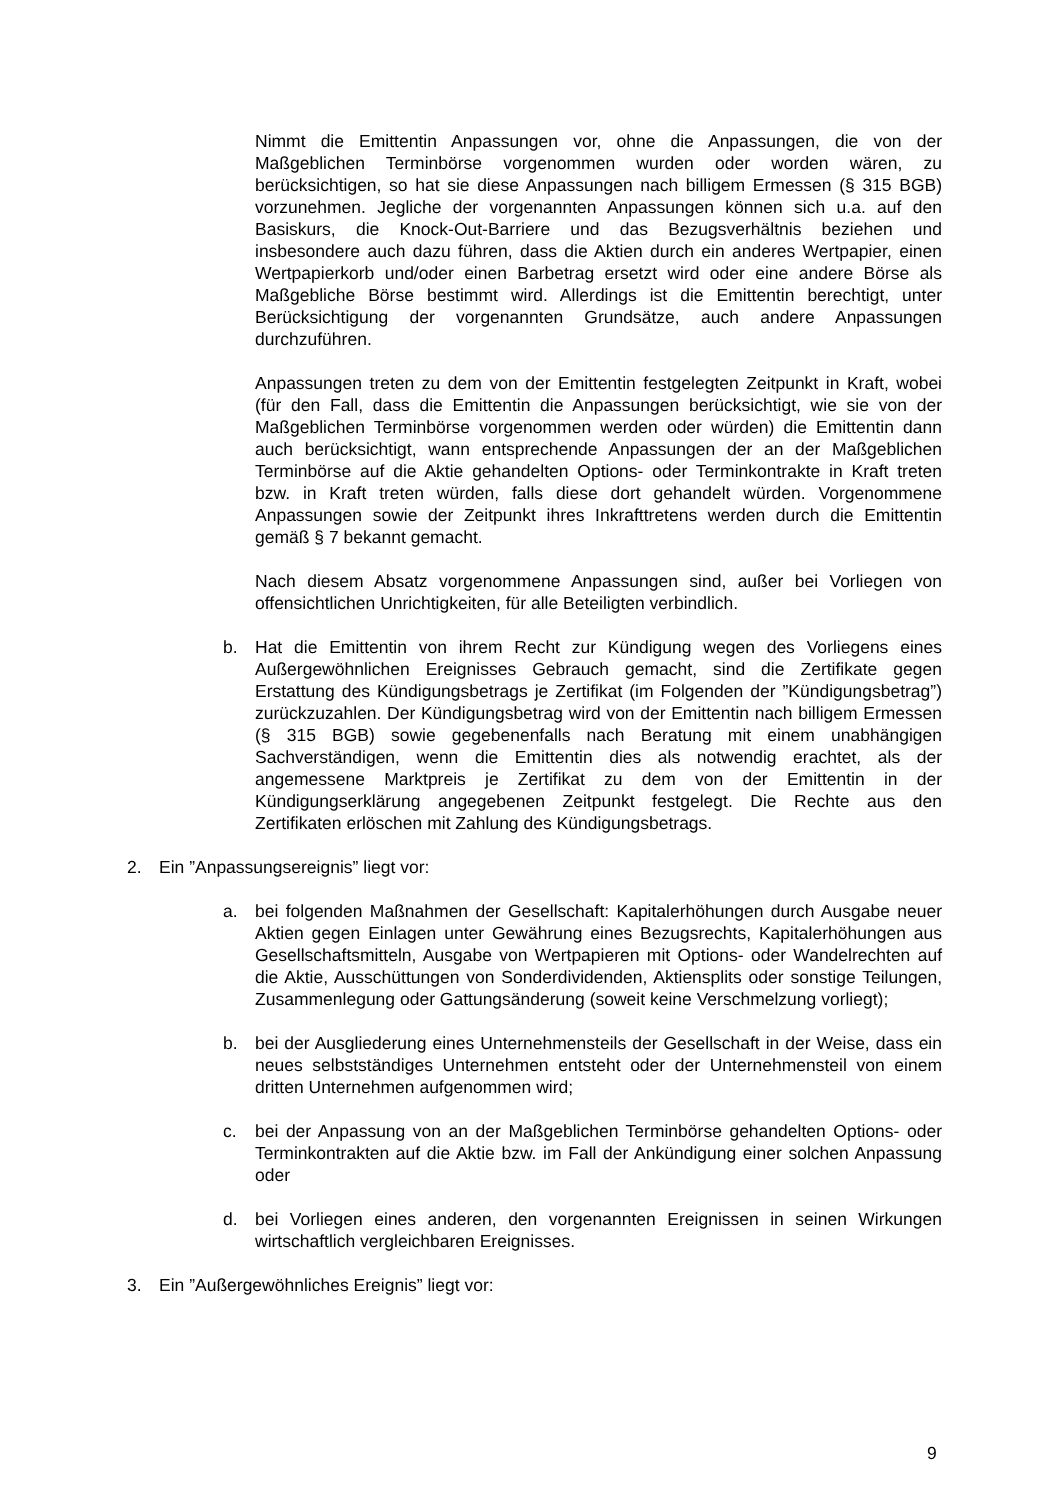Nimmt die Emittentin Anpassungen vor, ohne die Anpassungen, die von der Maßgeblichen Terminbörse vorgenommen wurden oder worden wären, zu berücksichtigen, so hat sie diese Anpassungen nach billigem Ermessen (§ 315 BGB) vorzunehmen. Jegliche der vorgenannten Anpassungen können sich u.a. auf den Basiskurs, die Knock-Out-Barriere und das Bezugsverhältnis beziehen und insbesondere auch dazu führen, dass die Aktien durch ein anderes Wertpapier, einen Wertpapierkorb und/oder einen Barbetrag ersetzt wird oder eine andere Börse als Maßgebliche Börse bestimmt wird. Allerdings ist die Emittentin berechtigt, unter Berücksichtigung der vorgenannten Grundsätze, auch andere Anpassungen durchzuführen.
Anpassungen treten zu dem von der Emittentin festgelegten Zeitpunkt in Kraft, wobei (für den Fall, dass die Emittentin die Anpassungen berücksichtigt, wie sie von der Maßgeblichen Terminbörse vorgenommen werden oder würden) die Emittentin dann auch berücksichtigt, wann entsprechende Anpassungen der an der Maßgeblichen Terminbörse auf die Aktie gehandelten Options- oder Terminkontrakte in Kraft treten bzw. in Kraft treten würden, falls diese dort gehandelt würden. Vorgenommene Anpassungen sowie der Zeitpunkt ihres Inkrafttretens werden durch die Emittentin gemäß § 7 bekannt gemacht.
Nach diesem Absatz vorgenommene Anpassungen sind, außer bei Vorliegen von offensichtlichen Unrichtigkeiten, für alle Beteiligten verbindlich.
b. Hat die Emittentin von ihrem Recht zur Kündigung wegen des Vorliegens eines Außergewöhnlichen Ereignisses Gebrauch gemacht, sind die Zertifikate gegen Erstattung des Kündigungsbetrags je Zertifikat (im Folgenden der ”Kündigungsbetrag”) zurückzuzahlen. Der Kündigungsbetrag wird von der Emittentin nach billigem Ermessen (§ 315 BGB) sowie gegebenenfalls nach Beratung mit einem unabhängigen Sachverständigen, wenn die Emittentin dies als notwendig erachtet, als der angemessene Marktpreis je Zertifikat zu dem von der Emittentin in der Kündigungserklärung angegebenen Zeitpunkt festgelegt. Die Rechte aus den Zertifikaten erlöschen mit Zahlung des Kündigungsbetrags.
2. Ein ”Anpassungsereignis” liegt vor:
a. bei folgenden Maßnahmen der Gesellschaft: Kapitalerhöhungen durch Ausgabe neuer Aktien gegen Einlagen unter Gewährung eines Bezugsrechts, Kapitalerhöhungen aus Gesellschaftsmitteln, Ausgabe von Wertpapieren mit Options- oder Wandelrechten auf die Aktie, Ausschüttungen von Sonderdividenden, Aktiensplits oder sonstige Teilungen, Zusammenlegung oder Gattungsänderung (soweit keine Verschmelzung vorliegt);
b. bei der Ausgliederung eines Unternehmensteils der Gesellschaft in der Weise, dass ein neues selbstständiges Unternehmen entsteht oder der Unternehmensteil von einem dritten Unternehmen aufgenommen wird;
c. bei der Anpassung von an der Maßgeblichen Terminbörse gehandelten Options- oder Terminkontrakten auf die Aktie bzw. im Fall der Ankündigung einer solchen Anpassung oder
d. bei Vorliegen eines anderen, den vorgenannten Ereignissen in seinen Wirkungen wirtschaftlich vergleichbaren Ereignisses.
3. Ein ”Außergewöhnliches Ereignis” liegt vor:
9